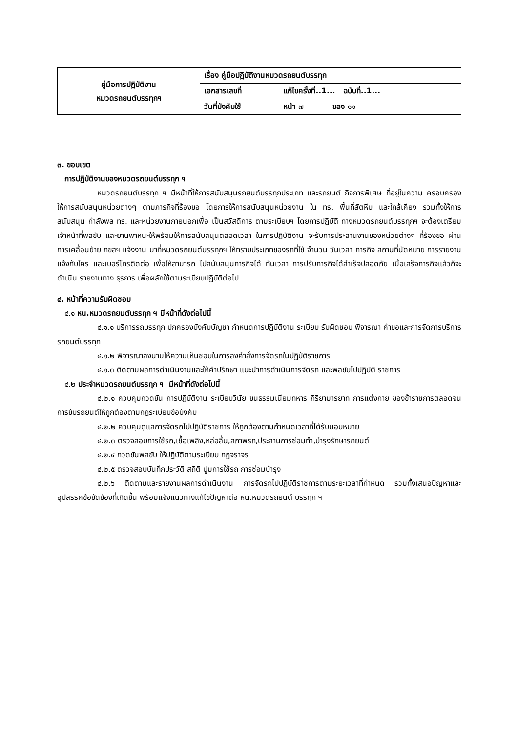| คู่มือการปฏิบัติงาน หมวดรถยนต์บรรทุกฯ | เรื่อง คู่มือปฏิบัติงานหมวดรถยนต์บรรทุก | |
| | เอกสารเลขที่ | แก้ไขครั้งที่..1... ฉบับที่..1... |
| | วันที่บังคับใช้ | หน้า ๗ ของ ๑๑ |
๓. ขอบเขต
การปฏิบัติงานของหมวดรถยนต์บรรทุก ฯ
หมวดรถยนต์บรรทุก ฯ มีหน้าที่ให้การสนับสนุนรถยนต์บรรทุกประเภท และรถยนต์ กิจการพิเศษ ที่อยู่ในความ ครอบครอง ให้การสนับสนุนหน่วยต่างๆ ตามภารกิจที่ร้องขอ โดยการให้การสนับสนุนหน่วยงาน ใน ทร. พื้นที่สัตหีบ และใกล้เคียง รวมทั้งให้การสนับสนุน กำลังพล ทร. และหน่วยงานภายนอกเพื่อ เป็นสวัสดิการ ตามระเบียบฯ โดยการปฏิบัติ ทางหมวดรถยนต์บรรทุกฯ จะต้องเตรียมเจ้าหน้าที่พลขับ และยานพาหนะให้พร้อมให้การสนับสนุนตลอดเวลา ในการปฏิบัติงาน จะรับการประสานงานของหน่วยต่างๆ ที่ร้องขอ ผ่านการเคลื่อนย้าย กขสฯ แจ้งงาน มาที่หมวดรถยนต์บรรทุกฯ ให้ทราบประเภทของรถที่ใช้ จำนวน วันเวลา ภารกิจ สถานที่นัดหมาย การรายงานแจ้งกับใคร และเบอร์โทรติดต่อ เพื่อให้สามารถ ไปสนับสนุนภารกิจได้ ทันเวลา การปรับภารกิจได้สำเร็จปลอดภัย เมื่อเสร็จภารกิจแล้วก็จะดำเนิน รายงานทาง ธุรการ เพื่อผลักใช้ตามระเบียบปฏิบัติต่อไป
๔. หน้าที่ความรับผิดชอบ
๔.๑ หน.หมวดรถยนต์บรรทุก ฯ มีหน้าที่ดังต่อไปนี้
๔.๑.๑ บริการรถบรรทุก ปกครองบังคับบัญชา กำหนดการปฏิบัติงาน ระเบียบ รับผิดชอบ พิจารณา คำขอและการจัดการบริการรถยนต์บรรทุก
๔.๑.๒ พิจารณาลงนามให้ความเห็นชอบในการลงคำสั่งการจัดรถในปฏิบัติราชการ
๔.๑.๓ ติดตามผลการดำเนินงานและให้คำปรึกษา แนะนำการดำเนินการจัดรถ และพลขับไปปฏิบัติ ราชการ
๔.๒ ประจำหมวดรถยนต์บรรทุก ฯ มีหน้าที่ดังต่อไปนี้
๔.๒.๑ ควบคุมกวดขัน การปฏิบัติงาน ระเบียบวินัย ขนธรรมเนียมทหาร กิริยามารยาท การแต่งกาย ของข้าราชการตลอดจนการขับรถยนต์ให้ถูกต้องตามกฎระเบียบข้อบังคับ
๔.๒.๒ ควบคุมดูแลการจัดรถไปปฏิบัติราชการ ให้ถูกต้องตามกำหนดเวลาที่ได้รับมอบหมาย
๔.๒.๓ ตรวจสอบการใช้รถ,เชื้อเพลิง,หล่อลื่น,สภาพรถ,ประสานการซ่อมทำ,บำรุงรักษารถยนต์
๔.๒.๔ กวดขันพลขับ ให้ปฏิบัติตามระเบียบ กฎจราจร
๔.๒.๕ ตรวจสอบบันทึกประวัติ สถิติ ปูมการใช้รถ การซ่อมบำรุง
๔.๒.๖ ติดตามและรายงานผลการดำเนินงาน การจัดรถไปปฏิบัติราชการตามระยะเวลาที่กำหนด รวมทั้งเสนอปัญหาและอุปสรรคข้อขัดข้องที่เกิดขึ้น พร้อมแจ้งแนวทางแก้ไขปัญหาต่อ หน.หมวดรถยนต์ บรรทุก ฯ